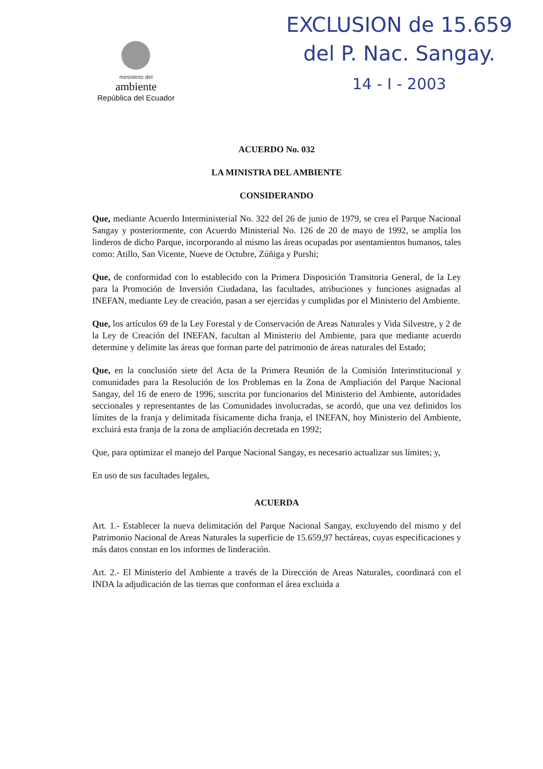ministerio del
ambiente
República del Ecuador
EXCLUSION de 15.659
del P. Nac. Sangay.
14 - I - 2003
ACUERDO No. 032
LA MINISTRA DEL AMBIENTE
CONSIDERANDO
Que, mediante Acuerdo Interministerial No. 322 del 26 de junio de 1979, se crea el Parque Nacional Sangay y posteriormente, con Acuerdo Ministerial No. 126 de 20 de mayo de 1992, se amplía los linderos de dicho Parque, incorporando al mismo las áreas ocupadas por asentamientos humanos, tales como: Atillo, San Vicente, Nueve de Octubre, Zúñiga y Purshi;
Que, de conformidad con lo establecido con la Primera Disposición Transitoria General, de la Ley para la Promoción de Inversión Ciudadana, las facultades, atribuciones y funciones asignadas al INEFAN, mediante Ley de creación, pasan a ser ejercidas y cumplidas por el Ministerio del Ambiente.
Que, los artículos 69 de la Ley Forestal y de Conservación de Areas Naturales y Vida Silvestre, y 2 de la Ley de Creación del INEFAN, facultan al Ministerio del Ambiente, para que mediante acuerdo determine y delimite las áreas que forman parte del patrimonio de áreas naturales del Estado;
Que, en la conclusión siete del Acta de la Primera Reunión de la Comisión Interinstitucional y comunidades para la Resolución de los Problemas en la Zona de Ampliación del Parque Nacional Sangay, del 16 de enero de 1996, suscrita por funcionarios del Ministerio del Ambiente, autoridades seccionales y representantes de las Comunidades involucradas, se acordó, que una vez definidos los límites de la franja y delimitada físicamente dicha franja, el INEFAN, hoy Ministerio del Ambiente, excluirá esta franja de la zona de ampliación decretada en 1992;
Que, para optimizar el manejo del Parque Nacional Sangay, es necesario actualizar sus límites; y,
En uso de sus facultades legales,
ACUERDA
Art. 1.- Establecer la nueva delimitación del Parque Nacional Sangay, excluyendo del mismo y del Patrimonio Nacional de Areas Naturales la superficie de 15.659,97 hectáreas, cuyas especificaciones y más datos constan en los informes de linderación.
Art. 2.- El Ministerio del Ambiente a través de la Dirección de Areas Naturales, coordinará con el INDA la adjudicación de las tierras que conforman el área excluida a